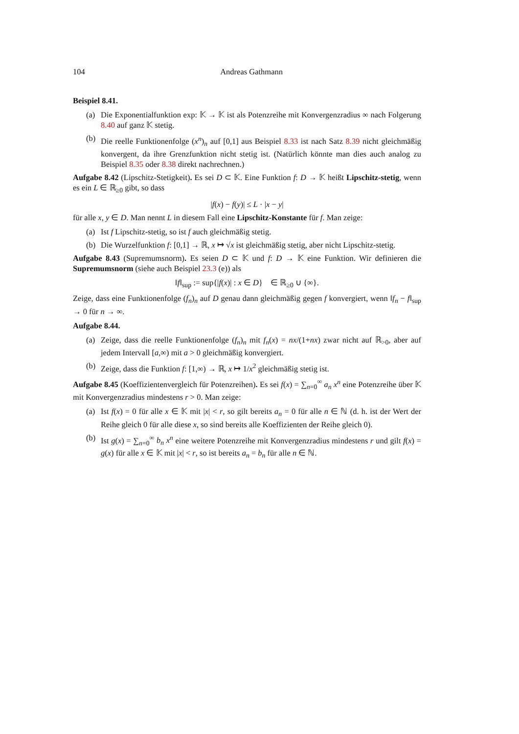104 Andreas Gathmann
Beispiel 8.41.
(a) Die Exponentialfunktion exp: 𝕂 → 𝕂 ist als Potenzreihe mit Konvergenzradius ∞ nach Folgerung 8.40 auf ganz 𝕂 stetig.
(b) Die reelle Funktionenfolge (x<sup>n</sup>)<sub>n</sub> auf [0,1] aus Beispiel 8.33 ist nach Satz 8.39 nicht gleichmäßig konvergent, da ihre Grenzfunktion nicht stetig ist. (Natürlich könnte man dies auch analog zu Beispiel 8.35 oder 8.38 direkt nachrechnen.)
Aufgabe 8.42 (Lipschitz-Stetigkeit). Es sei D ⊂ 𝕂. Eine Funktion f: D → 𝕂 heißt Lipschitz-stetig, wenn es ein L ∈ ℝ<sub>≥0</sub> gibt, so dass
|f(x) − f(y)| ≤ L · |x − y|
für alle x, y ∈ D. Man nennt L in diesem Fall eine Lipschitz-Konstante für f. Man zeige:
(a) Ist f Lipschitz-stetig, so ist f auch gleichmäßig stetig.
(b) Die Wurzelfunktion f: [0,1] → ℝ, x ↦ √x ist gleichmäßig stetig, aber nicht Lipschitz-stetig.
Aufgabe 8.43 (Supremumsnorm). Es seien D ⊂ 𝕂 und f: D → 𝕂 eine Funktion. Wir definieren die Supremumsnorm (siehe auch Beispiel 23.3 (e)) als
‖f‖<sub>sup</sub> := sup{|f(x)| : x ∈ D} ∈ ℝ<sub>≥0</sub> ∪ {∞}.
Zeige, dass eine Funktionenfolge (f<sub>n</sub>)<sub>n</sub> auf D genau dann gleichmäßig gegen f konvergiert, wenn ‖f<sub>n</sub> − f‖<sub>sup</sub> → 0 für n → ∞.
Aufgabe 8.44.
(a) Zeige, dass die reelle Funktionenfolge (f<sub>n</sub>)<sub>n</sub> mit f<sub>n</sub>(x) = nx/(1+nx) zwar nicht auf ℝ<sub>>0</sub>, aber auf jedem Intervall [a,∞) mit a > 0 gleichmäßig konvergiert.
(b) Zeige, dass die Funktion f: [1,∞) → ℝ, x ↦ 1/x<sup>2</sup> gleichmäßig stetig ist.
Aufgabe 8.45 (Koeffizientenvergleich für Potenzreihen). Es sei f(x) = ∑<sub>n=0</sub><sup>∞</sup> a<sub>n</sub> x<sup>n</sup> eine Potenzreihe über 𝕂 mit Konvergenzradius mindestens r > 0. Man zeige:
(a) Ist f(x) = 0 für alle x ∈ 𝕂 mit |x| < r, so gilt bereits a<sub>n</sub> = 0 für alle n ∈ ℕ (d. h. ist der Wert der Reihe gleich 0 für alle diese x, so sind bereits alle Koeffizienten der Reihe gleich 0).
(b) Ist g(x) = ∑<sub>n=0</sub><sup>∞</sup> b<sub>n</sub> x<sup>n</sup> eine weitere Potenzreihe mit Konvergenzradius mindestens r und gilt f(x) = g(x) für alle x ∈ 𝕂 mit |x| < r, so ist bereits a<sub>n</sub> = b<sub>n</sub> für alle n ∈ ℕ.